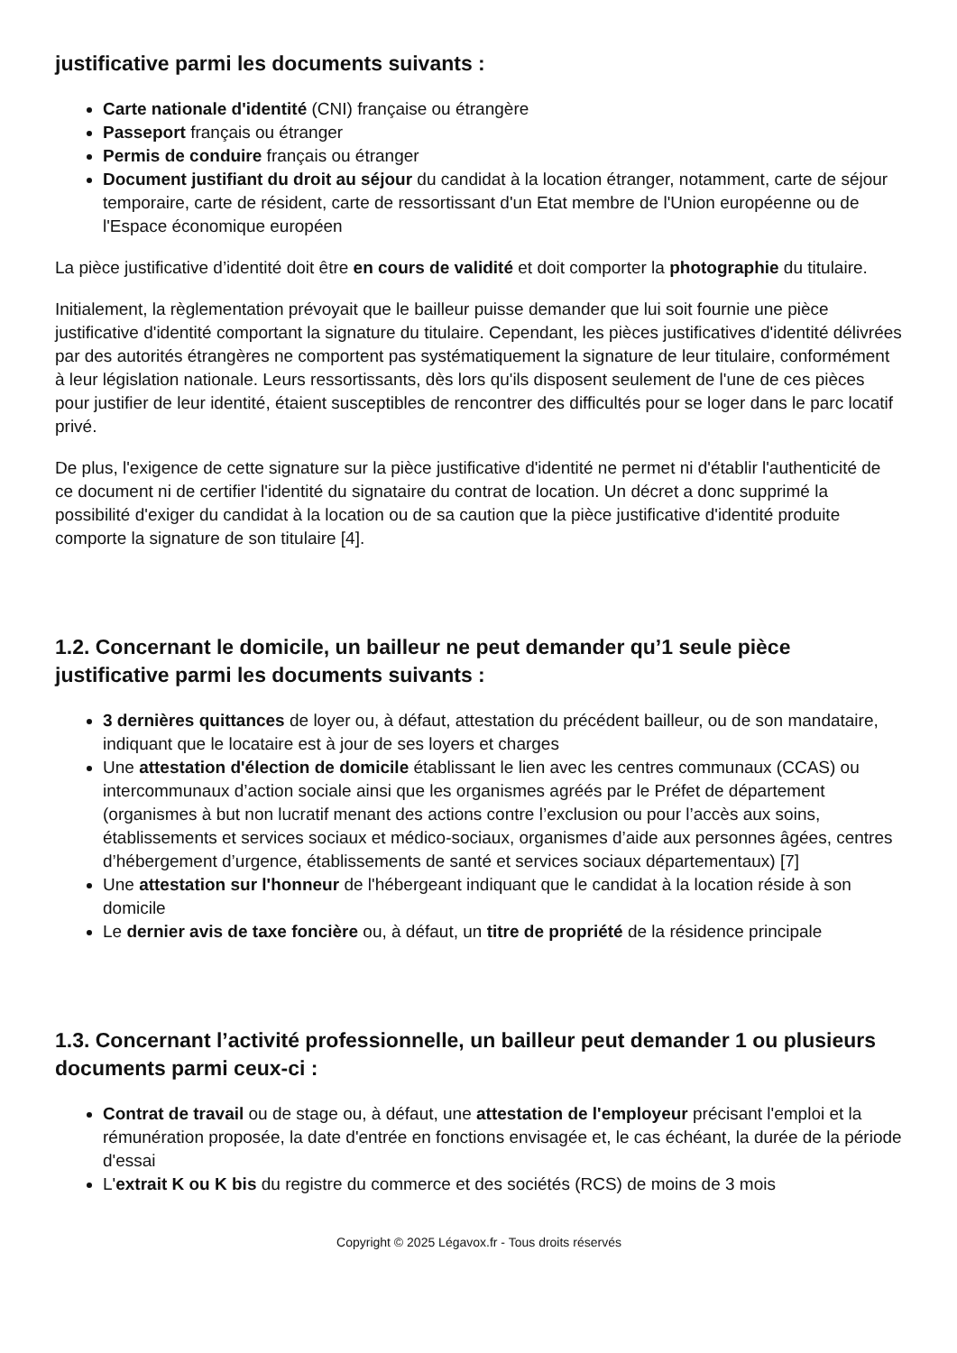justificative parmi les documents suivants :
Carte nationale d'identité (CNI) française ou étrangère
Passeport français ou étranger
Permis de conduire français ou étranger
Document justifiant du droit au séjour du candidat à la location étranger, notamment, carte de séjour temporaire, carte de résident, carte de ressortissant d'un Etat membre de l'Union européenne ou de l'Espace économique européen
La pièce justificative d’identité doit être en cours de validité et doit comporter la photographie du titulaire.
Initialement, la règlementation prévoyait que le bailleur puisse demander que lui soit fournie une pièce justificative d'identité comportant la signature du titulaire. Cependant, les pièces justificatives d'identité délivrées par des autorités étrangères ne comportent pas systématiquement la signature de leur titulaire, conformément à leur législation nationale. Leurs ressortissants, dès lors qu'ils disposent seulement de l'une de ces pièces pour justifier de leur identité, étaient susceptibles de rencontrer des difficultés pour se loger dans le parc locatif privé.
De plus, l'exigence de cette signature sur la pièce justificative d'identité ne permet ni d'établir l'authenticité de ce document ni de certifier l'identité du signataire du contrat de location. Un décret a donc supprimé la possibilité d'exiger du candidat à la location ou de sa caution que la pièce justificative d'identité produite comporte la signature de son titulaire [4].
1.2. Concernant le domicile, un bailleur ne peut demander qu’1 seule pièce justificative parmi les documents suivants :
3 dernières quittances de loyer ou, à défaut, attestation du précédent bailleur, ou de son mandataire, indiquant que le locataire est à jour de ses loyers et charges
Une attestation d'élection de domicile établissant le lien avec les centres communaux (CCAS) ou intercommunaux d’action sociale ainsi que les organismes agréés par le Préfet de département (organismes à but non lucratif menant des actions contre l’exclusion ou pour l’accès aux soins, établissements et services sociaux et médico-sociaux, organismes d’aide aux personnes âgées, centres d’hébergement d’urgence, établissements de santé et services sociaux départementaux) [7]
Une attestation sur l'honneur de l'hébergeant indiquant que le candidat à la location réside à son domicile
Le dernier avis de taxe foncière ou, à défaut, un titre de propriété de la résidence principale
1.3. Concernant l’activité professionnelle, un bailleur peut demander 1 ou plusieurs documents parmi ceux-ci :
Contrat de travail ou de stage ou, à défaut, une attestation de l'employeur précisant l'emploi et la rémunération proposée, la date d'entrée en fonctions envisagée et, le cas échéant, la durée de la période d'essai
L'extrait K ou K bis du registre du commerce et des sociétés (RCS) de moins de 3 mois
Copyright © 2025 Légavox.fr - Tous droits réservés